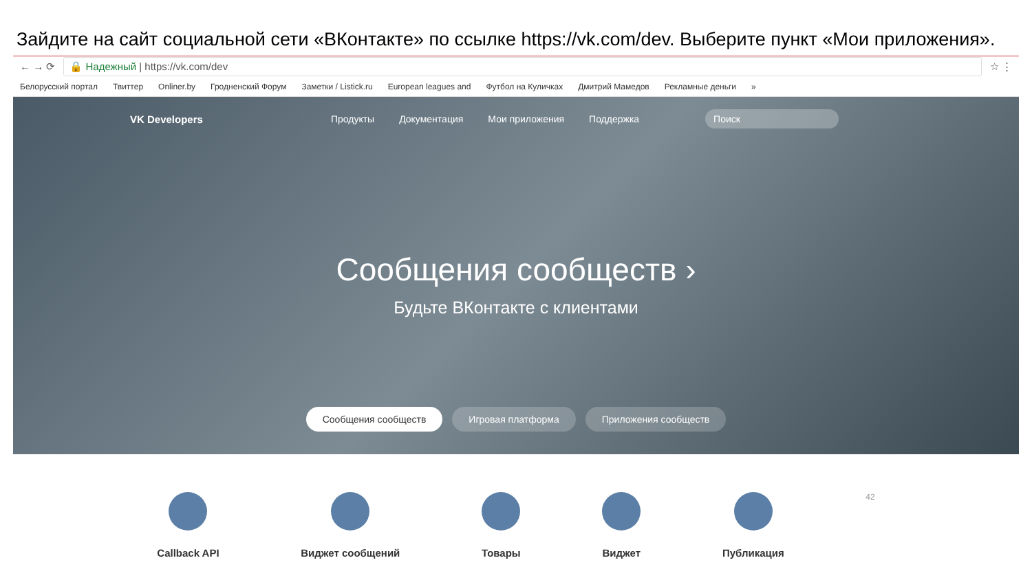Зайдите на сайт социальной сети «ВКонтакте» по ссылке https://vk.com/dev. Выберите пункт «Мои приложения».
← → ⟳
🔒 Надежный | https://vk.com/dev
☆ ⋮
Белорусский портал Твиттер Onliner.by Гродненский Форум Заметки / Listick.ru European leagues and Футбол на Куличках Дмитрий Мамедов Рекламные деньги »
VK Developers Продукты Документация Мои приложения Поддержка Поиск
Сообщения сообществ ›
Будьте ВКонтакте с клиентами
Сообщения сообществ Игровая платформа Приложения сообществ
Callback API Виджет сообщений Товары Виджет Публикация
42